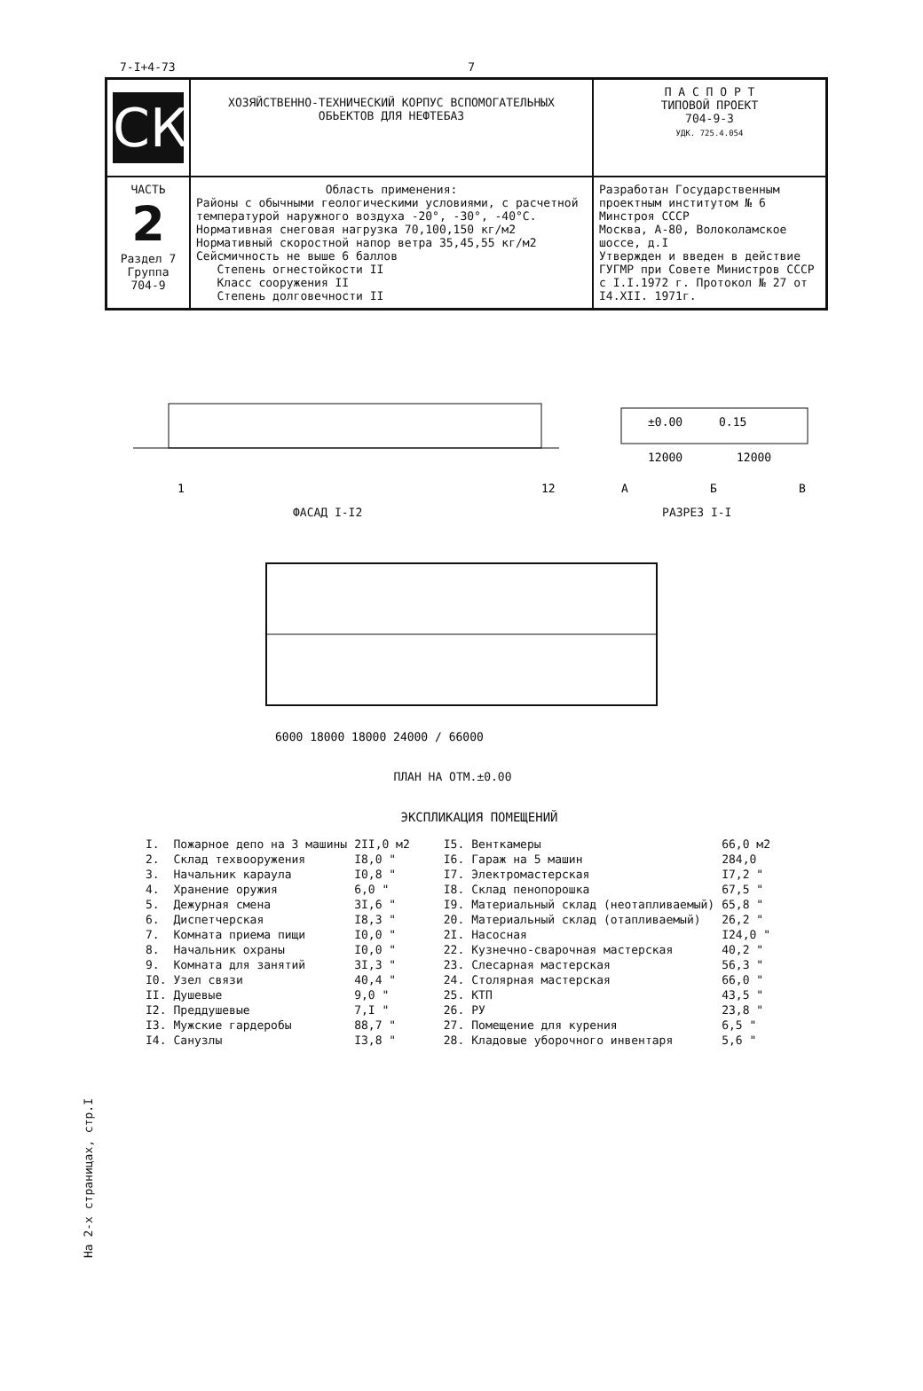7-I+4-73 7
| СК | ХОЗЯЙСТВЕННО-ТЕХНИЧЕСКИЙ КОРПУС ВСПОМОГАТЕЛЬНЫХ ОБЬЕКТОВ ДЛЯ НЕФТЕБАЗ | П А С П О Р Т ТИПОВОЙ ПРОЕКТ 704-9-3 УДК. 725.4.054 |
| ЧАСТЬ 2 Раздел 7 Группа 704-9 | Область применения: Районы с обычными геологическими условиями, с расчетной температурой наружного воздуха -20°, -30°, -40°С. Нормативная снеговая нагрузка 70,100,150 кг/м2 Нормативный скоростной напор ветра 35,45,55 кг/м2 Сейсмичность не выше 6 баллов Степень огнестойкости II Класс сооружения II Степень долговечности II | Разработан Государственным проектным институтом № 6 Минстроя СССР Москва, А-80, Волоколамское шоссе, д.I Утвержден и введен в действие ГУГМР при Совете Министров СССР с I.I.1972 г. Протокол № 27 от I4.XII. 1971г. |
1
12
±0.00
0.15
12000
12000
А
Б
В
ФАСАД I-I2 РАЗРЕЗ I-I
6000 18000 18000 24000 / 66000
ПЛАН НА ОТМ.±0.00
ЭКСПЛИКАЦИЯ ПОМЕЩЕНИЙ
| I. | Пожарное депо на 3 машины | 2II,0 м2 |
| 2. | Склад техвооружения | I8,0 " |
| 3. | Начальник караула | I0,8 " |
| 4. | Хранение оружия | 6,0 " |
| 5. | Дежурная смена | 3I,6 " |
| 6. | Диспетчерская | I8,3 " |
| 7. | Комната приема пищи | I0,0 " |
| 8. | Начальник охраны | I0,0 " |
| 9. | Комната для занятий | 3I,3 " |
| I0. | Узел связи | 40,4 " |
| II. | Душевые | 9,0 " |
| I2. | Преддушевые | 7,I " |
| I3. | Мужские гардеробы | 88,7 " |
| I4. | Санузлы | I3,8 " |
| I5. | Венткамеры | 66,0 м2 |
| I6. | Гараж на 5 машин | 284,0 |
| I7. | Электромастерская | I7,2 " |
| I8. | Склад пенопорошка | 67,5 " |
| I9. | Материальный склад (неотапливаемый) | 65,8 " |
| 20. | Материальный склад (отапливаемый) | 26,2 " |
| 2I. | Насосная | I24,0 " |
| 22. | Кузнечно-сварочная мастерская | 40,2 " |
| 23. | Слесарная мастерская | 56,3 " |
| 24. | Столярная мастерская | 66,0 " |
| 25. | КТП | 43,5 " |
| 26. | РУ | 23,8 " |
| 27. | Помещение для курения | 6,5 " |
| 28. | Кладовые уборочного инвентаря | 5,6 " |
На 2-х страницах, стр.I